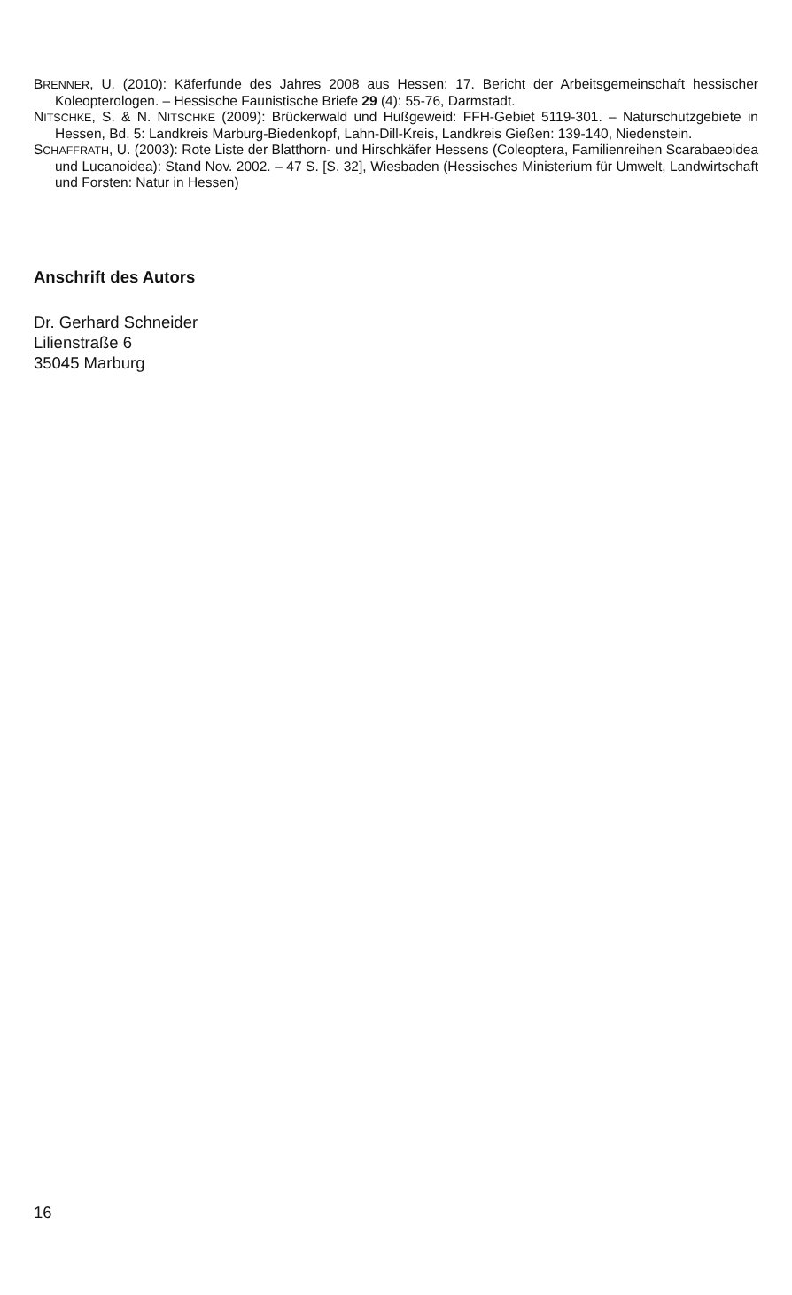BRENNER, U. (2010): Käferfunde des Jahres 2008 aus Hessen: 17. Bericht der Arbeitsgemeinschaft hessischer Koleopterologen. – Hessische Faunistische Briefe 29 (4): 55-76, Darmstadt.
NITSCHKE, S. & N. NITSCHKE (2009): Brückerwald und Hußgeweid: FFH-Gebiet 5119-301. – Naturschutzgebiete in Hessen, Bd. 5: Landkreis Marburg-Biedenkopf, Lahn-Dill-Kreis, Landkreis Gießen: 139-140, Niedenstein.
SCHAFFRATH, U. (2003): Rote Liste der Blatthorn- und Hirschkäfer Hessens (Coleoptera, Familienreihen Scarabaeoidea und Lucanoidea): Stand Nov. 2002. – 47 S. [S. 32], Wiesbaden (Hessisches Ministerium für Umwelt, Landwirtschaft und Forsten: Natur in Hessen)
Anschrift des Autors
Dr. Gerhard Schneider
Lilienstraße 6
35045 Marburg
16